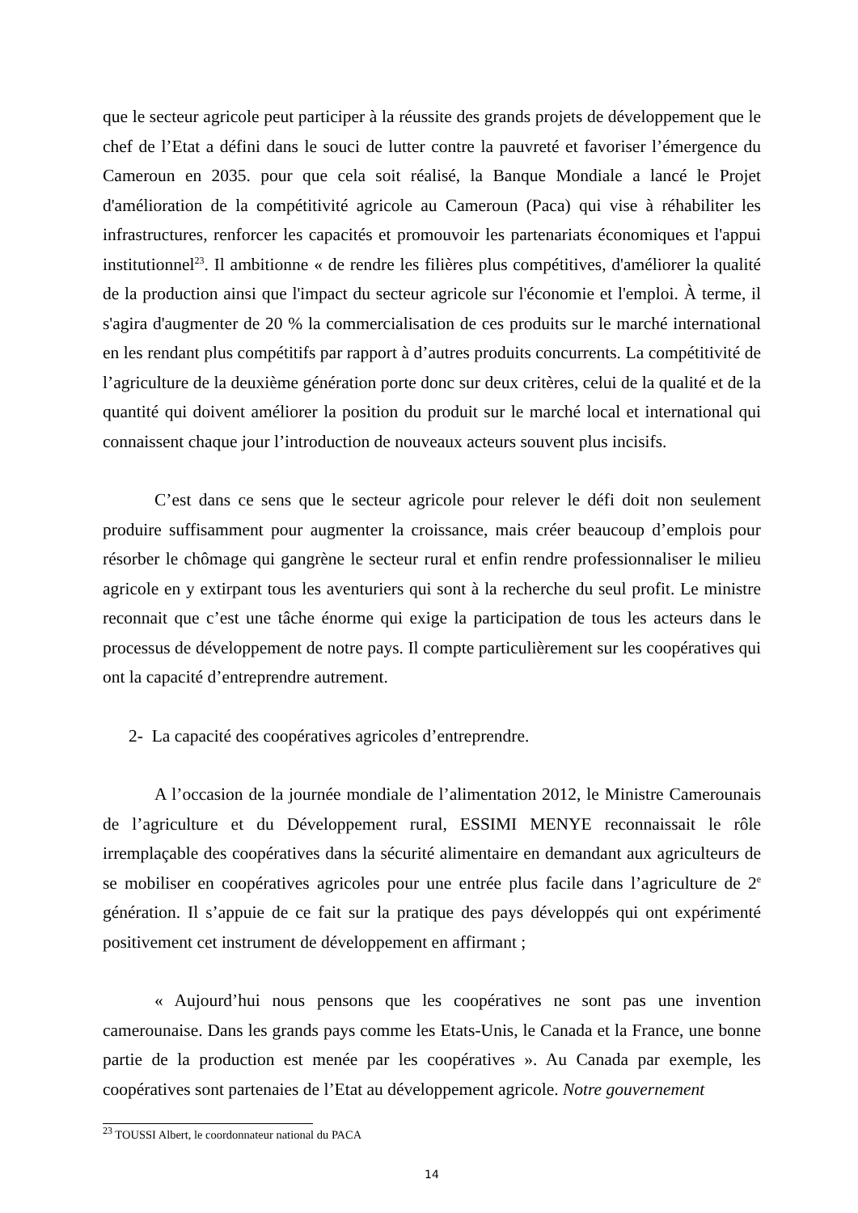que le secteur agricole peut participer à la réussite des grands projets de développement que le chef de l’Etat a défini dans le souci de lutter contre la pauvreté et favoriser l’émergence du Cameroun en 2035. pour que cela soit réalisé, la Banque Mondiale a lancé le Projet d'amélioration de la compétitivité agricole au Cameroun (Paca) qui vise à réhabiliter les infrastructures, renforcer les capacités et promouvoir les partenariats économiques et l'appui institutionnel<sup>23</sup>. Il ambitionne « de rendre les filières plus compétitives, d'améliorer la qualité de la production ainsi que l'impact du secteur agricole sur l'économie et l'emploi. À terme, il s'agira d'augmenter de 20 % la commercialisation de ces produits sur le marché international en les rendant plus compétitifs par rapport à d’autres produits concurrents. La compétitivité de l’agriculture de la deuxième génération porte donc sur deux critères, celui de la qualité et de la quantité qui doivent améliorer la position du produit sur le marché local et international qui connaissent chaque jour l’introduction de nouveaux acteurs souvent plus incisifs.
C’est dans ce sens que le secteur agricole pour relever le défi doit non seulement produire suffisamment pour augmenter la croissance, mais créer beaucoup d’emplois pour résorber le chômage qui gangrène le secteur rural et enfin rendre professionnaliser le milieu agricole en y extirpant tous les aventuriers qui sont à la recherche du seul profit. Le ministre reconnait que c’est une tâche énorme qui exige la participation de tous les acteurs dans le processus de développement de notre pays. Il compte particulièrement sur les coopératives qui ont la capacité d’entreprendre autrement.
2- La capacité des coopératives agricoles d’entreprendre.
A l’occasion de la journée mondiale de l’alimentation 2012, le Ministre Camerounais de l’agriculture et du Développement rural, ESSIMI MENYE reconnaissait le rôle irremplaçable des coopératives dans la sécurité alimentaire en demandant aux agriculteurs de se mobiliser en coopératives agricoles pour une entrée plus facile dans l’agriculture de 2<sup>e</sup> génération. Il s’appuie de ce fait sur la pratique des pays développés qui ont expérimenté positivement cet instrument de développement en affirmant ;
« Aujourd’hui nous pensons que les coopératives ne sont pas une invention camerounaise. Dans les grands pays comme les Etats-Unis, le Canada et la France, une bonne partie de la production est menée par les coopératives ». Au Canada par exemple, les coopératives sont partenaies de l’Etat au développement agricole. Notre gouvernement
<sup>23</sup> TOUSSI Albert, le coordonnateur national du PACA
14